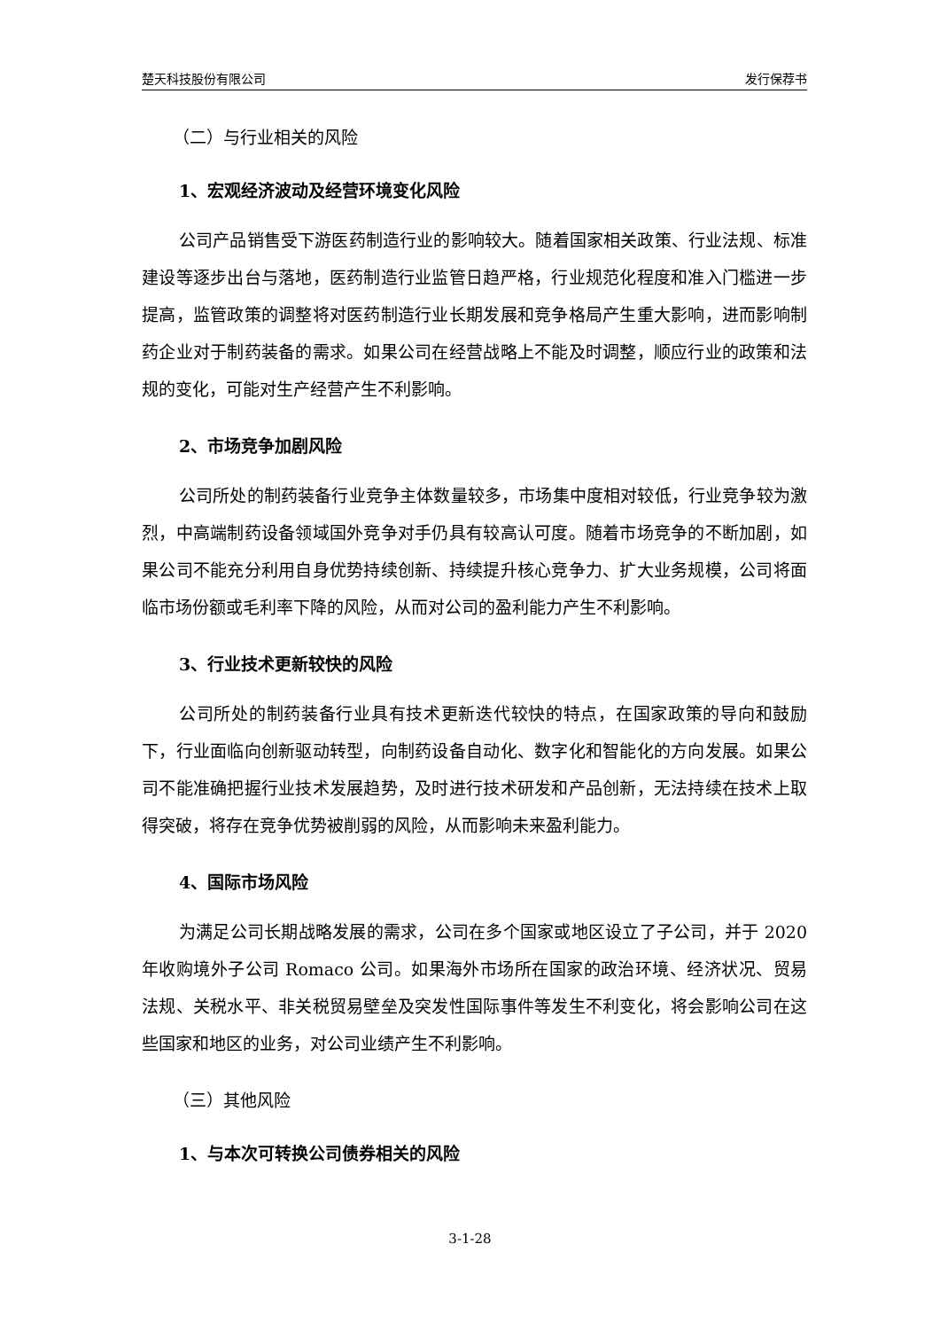楚天科技股份有限公司 发行保荐书
（二）与行业相关的风险
1、宏观经济波动及经营环境变化风险
公司产品销售受下游医药制造行业的影响较大。随着国家相关政策、行业法规、标准建设等逐步出台与落地，医药制造行业监管日趋严格，行业规范化程度和准入门槛进一步提高，监管政策的调整将对医药制造行业长期发展和竞争格局产生重大影响，进而影响制药企业对于制药装备的需求。如果公司在经营战略上不能及时调整，顺应行业的政策和法规的变化，可能对生产经营产生不利影响。
2、市场竞争加剧风险
公司所处的制药装备行业竞争主体数量较多，市场集中度相对较低，行业竞争较为激烈，中高端制药设备领域国外竞争对手仍具有较高认可度。随着市场竞争的不断加剧，如果公司不能充分利用自身优势持续创新、持续提升核心竞争力、扩大业务规模，公司将面临市场份额或毛利率下降的风险，从而对公司的盈利能力产生不利影响。
3、行业技术更新较快的风险
公司所处的制药装备行业具有技术更新迭代较快的特点，在国家政策的导向和鼓励下，行业面临向创新驱动转型，向制药设备自动化、数字化和智能化的方向发展。如果公司不能准确把握行业技术发展趋势，及时进行技术研发和产品创新，无法持续在技术上取得突破，将存在竞争优势被削弱的风险，从而影响未来盈利能力。
4、国际市场风险
为满足公司长期战略发展的需求，公司在多个国家或地区设立了子公司，并于 2020 年收购境外子公司 Romaco 公司。如果海外市场所在国家的政治环境、经济状况、贸易法规、关税水平、非关税贸易壁垒及突发性国际事件等发生不利变化，将会影响公司在这些国家和地区的业务，对公司业绩产生不利影响。
（三）其他风险
1、与本次可转换公司债券相关的风险
3-1-28